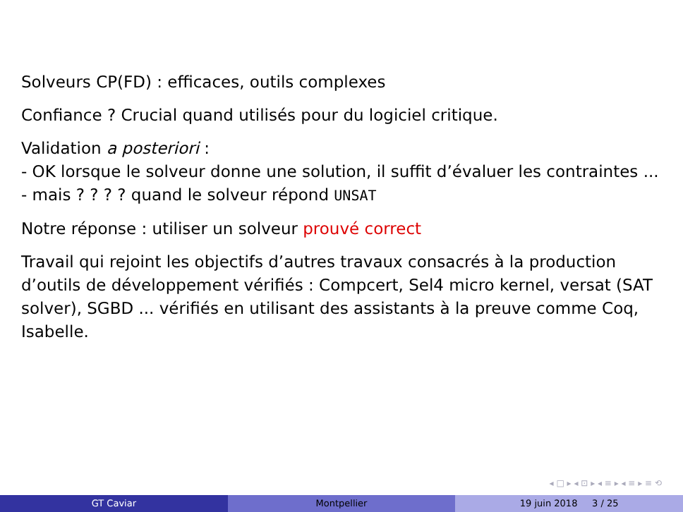Solveurs CP(FD) : efficaces, outils complexes
Confiance ? Crucial quand utilisés pour du logiciel critique.
Validation a posteriori :
- OK lorsque le solveur donne une solution, il suffit d’évaluer les contraintes ...
- mais ? ? ? ? quand le solveur répond UNSAT
Notre réponse : utiliser un solveur prouvé correct
Travail qui rejoint les objectifs d’autres travaux consacrés à la production d’outils de développement vérifiés : Compcert, Sel4 micro kernel, versat (SAT solver), SGBD ... vérifiés en utilisant des assistants à la preuve comme Coq, Isabelle.
◂ □ ▸ ◂ ⊡ ▸ ◂ ≡ ▸ ◂ ≡ ▸ ≡ ⟲
GT Caviar Montpellier 19 juin 2018 3 / 25